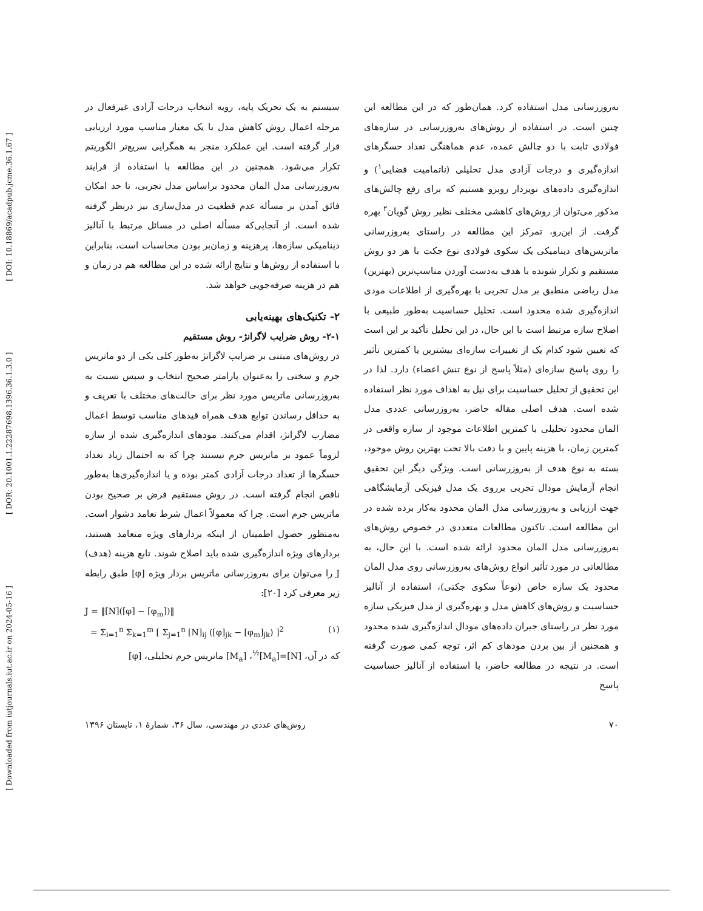[ Downloaded from iutjournals.iut.ac.ir on 2024-05-16 ] [ DOR: 20.1001.1.22287698.1396.36.1.3.0 ] [ DOI: 10.18869/acadpub.jcme.36.1.67 ]
به‌روزرسانی مدل استفاده کرد. همان‌طور که در این مطالعه این چنین است. در استفاده از روش‌های به‌روزرسانی در سازه‌های فولادی ثابت با دو چالش عمده، عدم هماهنگی تعداد حسگرهای اندازه‌گیری و درجات آزادی مدل تحلیلی (ناتمامیت فضایی<sup>۱</sup>) و اندازه‌گیری داده‌های نویزدار روبرو هستیم که برای رفع چالش‌های مذکور می‌توان از روش‌های کاهشی مختلف نظیر روش گویان<sup>۲</sup> بهره گرفت. از این‌رو، تمرکز این مطالعه در راستای به‌روزرسانی ماتریس‌های دینامیکی یک سکوی فولادی نوع جکت با هر دو روش مستقیم و تکرار شونده با هدف به‌دست آوردن مناسب‌ترین (بهترین) مدل ریاضی منطبق بر مدل تجربی با بهره‌گیری از اطلاعات مودی اندازه‌گیری شده محدود است. تحلیل حساسیت به‌طور طبیعی با اصلاح سازه مرتبط است با این حال، در این تحلیل تأکید بر این است که تعیین شود کدام یک از تغییرات سازه‌ای بیشترین یا کمترین تأثیر را روی پاسخ سازه‌ای (مثلاً پاسخ از نوع تنش اعضاء) دارد. لذا در این تحقیق از تحلیل حساسیت برای نیل به اهداف مورد نظر استفاده شده است. هدف اصلی مقاله حاضر، به‌روزرسانی عددی مدل المان محدود تحلیلی با کمترین اطلاعات موجود از سازه واقعی در کمترین زمان، با هزینه پایین و با دقت بالا تحت بهترین روش موجود، بسته به نوع هدف از به‌روزرسانی است. ویژگی دیگر این تحقیق انجام آزمایش مودال تجربی برروی یک مدل فیزیکی آزمایشگاهی جهت ارزیابی و به‌روزرسانی مدل المان محدود به‌کار برده شده در این مطالعه است. تاکنون مطالعات متعددی در خصوص روش‌های به‌روزرسانی مدل المان محدود ارائه شده است. با این حال، به مطالعاتی در مورد تأثیر انواع روش‌های به‌روزرسانی روی مدل المان محدود یک سازه خاص (نوعاً سکوی جکتی)، استفاده از آنالیز حساسیت و روش‌های کاهش مدل و بهره‌گیری از مدل فیزیکی سازه مورد نظر در راستای جبران داده‌های مودال اندازه‌گیری شده محدود و همچنین از بین بردن مودهای کم اثر، توجه کمی صورت گرفته است. در نتیجه در مطالعه حاضر، با استفاده از آنالیز حساسیت پاسخ
سیستم به یک تحریک پایه، رویه انتخاب درجات آزادی غیرفعال در مرحله اعمال روش کاهش مدل با یک معیار مناسب مورد ارزیابی قرار گرفته است. این عملکرد منجر به همگرایی سریع‌تر الگوریتم تکرار می‌شود. همچنین در این مطالعه با استفاده از فرایند به‌روزرسانی مدل المان محدود براساس مدل تجربی، تا حد امکان فائق آمدن بر مسأله عدم قطعیت در مدل‌سازی نیز درنظر گرفته شده است. از آنجایی‌که مسأله اصلی در مسائل مرتبط با آنالیز دینامیکی سازه‌ها، پرهزینه و زمان‌بر بودن محاسبات است، بنابراین با استفاده از روش‌ها و نتایج ارائه شده در این مطالعه هم در زمان و هم در هزینه صرفه‌جویی خواهد شد.
۲- تکنیک‌های بهینه‌یابی
۲-۱- روش ضرایب لاگرانژ- روش مستقیم
در روش‌های مبتنی بر ضرایب لاگرانژ به‌طور کلی یکی از دو ماتریس جرم و سختی را به‌عنوان پارامتر صحیح انتخاب و سپس نسبت به به‌روزرسانی ماتریس مورد نظر برای حالت‌های مختلف با تعریف و به حداقل رساندن توابع هدف همراه قیدهای مناسب توسط اعمال مضارب لاگرانژ، اقدام می‌کنند. مودهای اندازه‌گیری شده از سازه لزوماً عمود بر ماتریس جرم نیستند چرا که به احتمال زیاد تعداد حسگرها از تعداد درجات آزادی کمتر بوده و یا اندازه‌گیری‌ها به‌طور ناقص انجام گرفته است. در روش مستقیم فرض بر صحیح بودن ماتریس جرم است. چرا که معمولاً اعمال شرط تعامد دشوار است. به‌منظور حصول اطمینان از اینکه بردارهای ویژه متعامد هستند، بردارهای ویژه اندازه‌گیری شده باید اصلاح شوند. تابع هزینه (هدف) J را می‌توان برای به‌روزرسانی ماتریس بردار ویژه [φ] طبق رابطه زیر معرفی کرد [۲۰]:
J = ‖[N]([φ] − [φ<sub>m</sub>])‖
= Σ<sub>i=1</sub><sup>n</sup> Σ<sub>k=1</sub><sup>m</sup> [ Σ<sub>j=1</sub><sup>n</sup> [N]<sub>ij</sub> ([φ]<sub>jk</sub> − [φ<sub>m</sub>]<sub>jk</sub>) ]<sup>2</sup> (۱)
که در آن، [N]=[M<sub>a</sub>]<sup>½</sup>، [M<sub>a</sub>] ماتریس جرم تحلیلی، [φ]
۷۰ روش‌های عددی در مهندسی، سال ۳۶، شمارهٔ ۱، تابستان ۱۳۹۶